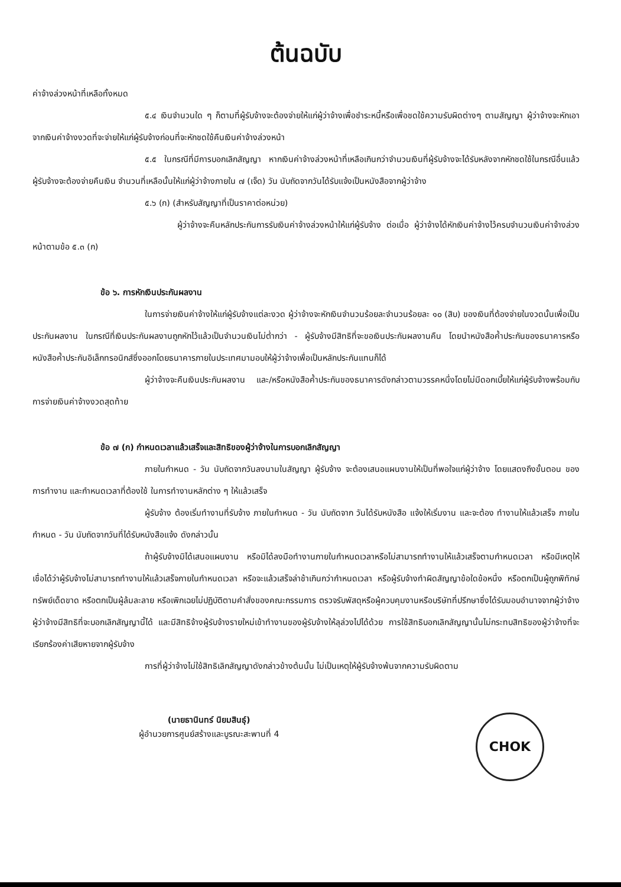ต้นฉบับ
ค่าจ้างล่วงหน้าที่เหลือทั้งหมด
๕.๔ เงินจำนวนใด ๆ ก็ตามที่ผู้รับจ้างจะต้องจ่ายให้แก่ผู้ว่าจ้างเพื่อชำระหนี้หรือเพื่อชดใช้ความรับผิดต่างๆ ตามสัญญา ผู้ว่าจ้างจะหักเอาจากเงินค่าจ้างงวดที่จะจ่ายให้แก่ผู้รับจ้างก่อนที่จะหักชดใช้คืนเงินค่าจ้างล่วงหน้า
๕.๕ ในกรณีที่มีการบอกเลิกสัญญา หากเงินค่าจ้างล่วงหน้าที่เหลือเกินกว่าจำนวนเงินที่ผู้รับจ้างจะได้รับหลังจากหักชดใช้ในกรณีอื่นแล้วผู้รับจ้างจะต้องจ่ายคืนเงิน จำนวนที่เหลือนั้นให้แก่ผู้ว่าจ้างภายใน ๗ (เจ็ด) วัน นับถัดจากวันได้รับแจ้งเป็นหนังสือจากผู้ว่าจ้าง
๕.๖ (ก) (สำหรับสัญญาที่เป็นราคาต่อหน่วย)
ผู้ว่าจ้างจะคืนหลักประกันการรับเงินค่าจ้างล่วงหน้าให้แก่ผู้รับจ้าง ต่อเมื่อ ผู้ว่าจ้างได้หักเงินค่าจ้างไว้ครบจำนวนเงินค่าจ้างล่วงหน้าตามข้อ ๕.๓ (ก)
ข้อ ๖. การหักเงินประกันผลงาน
ในการจ่ายเงินค่าจ้างให้แก่ผู้รับจ้างแต่ละงวด ผู้ว่าจ้างจะหักเงินจำนวนร้อยละจำนวนร้อยละ ๑๐ (สิบ) ของเงินที่ต้องจ่ายในงวดนั้นเพื่อเป็นประกันผลงาน ในกรณีที่เงินประกันผลงานถูกหักไว้แล้วเป็นจำนวนเงินไม่ต่ำกว่า - ผู้รับจ้างมีสิทธิที่จะขอเงินประกันผลงานคืน โดยนำหนังสือค้ำประกันของธนาคารหรือหนังสือค้ำประกันอิเล็กทรอนิกส์ซึ่งออกโดยธนาคารภายในประเทศมามอบให้ผู้ว่าจ้างเพื่อเป็นหลักประกันแทนก็ได้
ผู้ว่าจ้างจะคืนเงินประกันผลงาน และ/หรือหนังสือค้ำประกันของธนาคารดังกล่าวตามวรรคหนึ่งโดยไม่มีดอกเบี้ยให้แก่ผู้รับจ้างพร้อมกับการจ่ายเงินค่าจ้างงวดสุดท้าย
ข้อ ๗ (ก) กำหนดเวลาแล้วเสร็จและสิทธิของผู้ว่าจ้างในการบอกเลิกสัญญา
ภายในกำหนด - วัน นับถัดจากวันลงนามในสัญญา ผู้รับจ้าง จะต้องเสนอแผนงานให้เป็นที่พอใจแก่ผู้ว่าจ้าง โดยแสดงถึงขั้นตอน ของการทำงาน และกำหนดเวลาที่ต้องใช้ ในการทำงานหลักต่าง ๆ ให้แล้วเสร็จ
ผู้รับจ้าง ต้องเริ่มทำงานที่รับจ้าง ภายในกำหนด - วัน นับถัดจาก วันได้รับหนังสือ แจ้งให้เริ่มงาน และจะต้อง ทำงานให้แล้วเสร็จ ภายในกำหนด - วัน นับถัดจากวันที่ได้รับหนังสือแจ้ง ดังกล่าวนั้น
ถ้าผู้รับจ้างมิได้เสนอแผนงาน หรือมิได้ลงมือทำงานภายในกำหนดเวลาหรือไม่สามารถทำงานให้แล้วเสร็จตามกำหนดเวลา หรือมีเหตุให้เชื่อได้ว่าผู้รับจ้างไม่สามารถทำงานให้แล้วเสร็จภายในกำหนดเวลา หรือจะแล้วเสร็จล่าช้าเกินกว่ากำหนดเวลา หรือผู้รับจ้างทำผิดสัญญาข้อใดข้อหนึ่ง หรือตกเป็นผู้ถูกพิทักษ์ทรัพย์เด็ดขาด หรือตกเป็นผู้ล้มละลาย หรือเพิกเฉยไม่ปฏิบัติตามคำสั่งของคณะกรรมการ ตรวจรับพัสดุหรือผู้ควบคุมงานหรือบริษัทที่ปรึกษาซึ่งได้รับมอบอำนาจจากผู้ว่าจ้าง ผู้ว่าจ้างมีสิทธิที่จะบอกเลิกสัญญานี้ได้ และมีสิทธิจ้างผู้รับจ้างรายใหม่เข้าทำงานของผู้รับจ้างให้ลุล่วงไปได้ด้วย การใช้สิทธิบอกเลิกสัญญานั้นไม่กระทบสิทธิของผู้ว่าจ้างที่จะเรียกร้องค่าเสียหายจากผู้รับจ้าง
การที่ผู้ว่าจ้างไม่ใช้สิทธิเลิกสัญญาดังกล่าวข้างต้นนั้น ไม่เป็นเหตุให้ผู้รับจ้างพ้นจากความรับผิดตาม
(นายธานินทร์ นิยมสินธุ์)
ผู้อำนวยการศูนย์สร้างและบูรณะสะพานที่ 4
CHOK